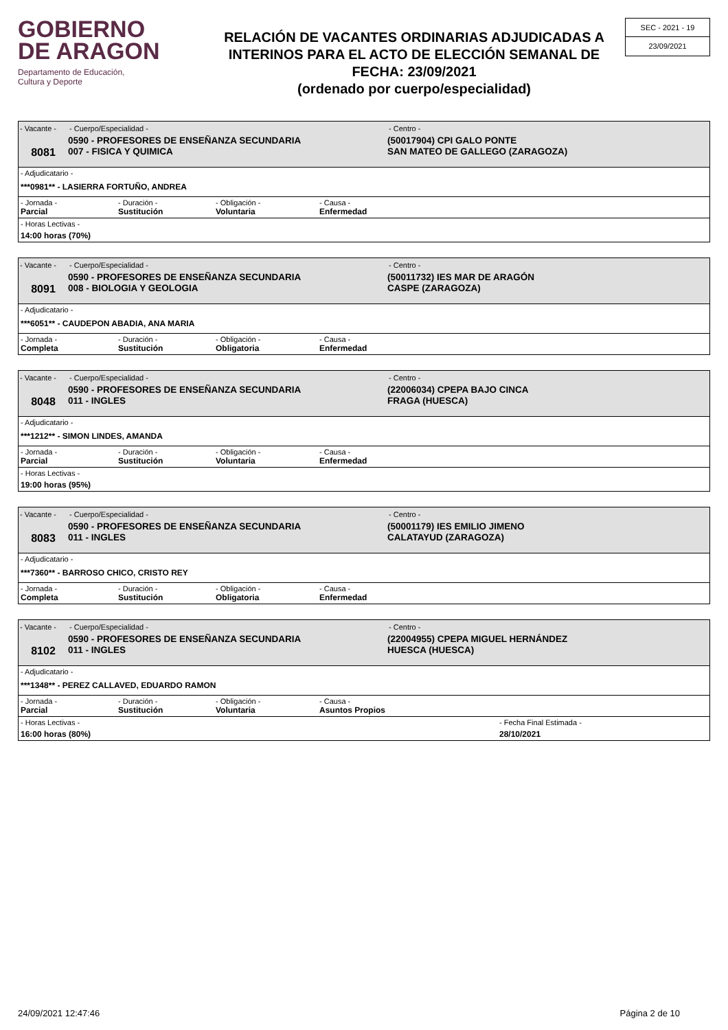GOBIERNO
DE ARAGON
Departamento de Educación,
Cultura y Deporte
RELACIÓN DE VACANTES ORDINARIAS ADJUDICADAS A INTERINOS PARA EL ACTO DE ELECCIÓN SEMANAL DE FECHA: 23/09/2021
(ordenado por cuerpo/especialidad)
SEC - 2021 - 19
23/09/2021
- Vacante -
8081
- Cuerpo/Especialidad -
0590 - PROFESORES DE ENSEÑANZA SECUNDARIA
007 - FISICA Y QUIMICA
- Centro -
(50017904) CPI GALO PONTE
SAN MATEO DE GALLEGO (ZARAGOZA)
- Adjudicatario -
***0981** - LASIERRA FORTUÑO, ANDREA
- Jornada - - Duración - - Obligación - - Causa -
Parcial Sustitución Voluntaria Enfermedad
- Horas Lectivas -
14:00 horas (70%)
- Vacante -
8091
- Cuerpo/Especialidad -
0590 - PROFESORES DE ENSEÑANZA SECUNDARIA
008 - BIOLOGIA Y GEOLOGIA
- Centro -
(50011732) IES MAR DE ARAGÓN
CASPE (ZARAGOZA)
- Adjudicatario -
***6051** - CAUDEPON ABADIA, ANA MARIA
- Jornada - - Duración - - Obligación - - Causa -
Completa Sustitución Obligatoria Enfermedad
- Vacante -
8048
- Cuerpo/Especialidad -
0590 - PROFESORES DE ENSEÑANZA SECUNDARIA
011 - INGLES
- Centro -
(22006034) CPEPA BAJO CINCA
FRAGA (HUESCA)
- Adjudicatario -
***1212** - SIMON LINDES, AMANDA
- Jornada - - Duración - - Obligación - - Causa -
Parcial Sustitución Voluntaria Enfermedad
- Horas Lectivas -
19:00 horas (95%)
- Vacante -
8083
- Cuerpo/Especialidad -
0590 - PROFESORES DE ENSEÑANZA SECUNDARIA
011 - INGLES
- Centro -
(50001179) IES EMILIO JIMENO
CALATAYUD (ZARAGOZA)
- Adjudicatario -
***7360** - BARROSO CHICO, CRISTO REY
- Jornada - - Duración - - Obligación - - Causa -
Completa Sustitución Obligatoria Enfermedad
- Vacante -
8102
- Cuerpo/Especialidad -
0590 - PROFESORES DE ENSEÑANZA SECUNDARIA
011 - INGLES
- Centro -
(22004955) CPEPA MIGUEL HERNÁNDEZ
HUESCA (HUESCA)
- Adjudicatario -
***1348** - PEREZ CALLAVED, EDUARDO RAMON
- Jornada - - Duración - - Obligación - - Causa -
Parcial Sustitución Voluntaria Asuntos Propios
- Horas Lectivas -
16:00 horas (80%)
- Fecha Final Estimada -
28/10/2021
24/09/2021 12:47:46 Página 2 de 10